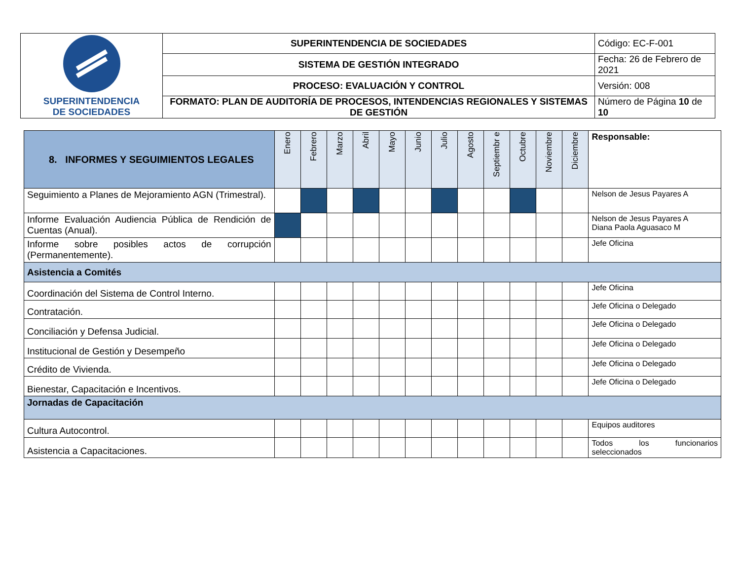| SUPERINTENDENCIA DE SOCIEDADES | SUPERINTENDENCIA DE SOCIEDADES | Código: EC-F-001 |
| | SISTEMA DE GESTIÓN INTEGRADO | Fecha: 26 de Febrero de 2021 |
| | PROCESO: EVALUACIÓN Y CONTROL | Versión: 008 |
| | FORMATO: PLAN DE AUDITORÍA DE PROCESOS, INTENDENCIAS REGIONALES Y SISTEMAS DE GESTIÓN | Número de Página 10 de 10 |
| 8. INFORMES Y SEGUIMIENTOS LEGALES | Enero | Febrero | Marzo | Abril | Mayo | Junio | Julio | Agosto | Septiembr e | Octubre | Noviembre | Diciembre | Responsable: |
| Seguimiento a Planes de Mejoramiento AGN (Trimestral). | | | | | | | | | | | | | Nelson de Jesus Payares A |
| Informe Evaluación Audiencia Pública de Rendición de Cuentas (Anual). | | | | | | | | | | | | | Nelson de Jesus Payares A Diana Paola Aguasaco M |
| Informe sobre posibles actos de corrupción (Permanentemente). | | | | | | | | | | | | | Jefe Oficina |
| Asistencia a Comités | | | | | | | | | | | | | |
| Coordinación del Sistema de Control Interno. | | | | | | | | | | | | | Jefe Oficina |
| Contratación. | | | | | | | | | | | | | Jefe Oficina o Delegado |
| Conciliación y Defensa Judicial. | | | | | | | | | | | | | Jefe Oficina o Delegado |
| Institucional de Gestión y Desempeño | | | | | | | | | | | | | Jefe Oficina o Delegado |
| Crédito de Vivienda. | | | | | | | | | | | | | Jefe Oficina o Delegado |
| Bienestar, Capacitación e Incentivos. | | | | | | | | | | | | | Jefe Oficina o Delegado |
| Jornadas de Capacitación | | | | | | | | | | | | | |
| Cultura Autocontrol. | | | | | | | | | | | | | Equipos auditores |
| Asistencia a Capacitaciones. | | | | | | | | | | | | | Todos los funcionarios seleccionados |